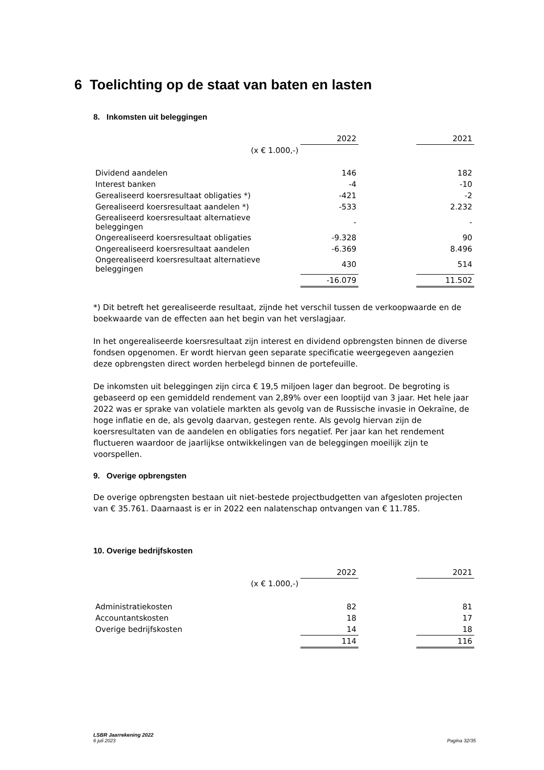6 Toelichting op de staat van baten en lasten
8. Inkomsten uit beleggingen
| | 2022 | | 2021 |
| (x € 1.000,-) | | | |
| Dividend aandelen | 146 | | 182 |
| Interest banken | -4 | | -10 |
| Gerealiseerd koersresultaat obligaties *) | -421 | | -2 |
| Gerealiseerd koersresultaat aandelen *) | -533 | | 2.232 |
| Gerealiseerd koersresultaat alternatieve beleggingen | - | | - |
| Ongerealiseerd koersresultaat obligaties | -9.328 | | 90 |
| Ongerealiseerd koersresultaat aandelen | -6.369 | | 8.496 |
| Ongerealiseerd koersresultaat alternatieve beleggingen | 430 | | 514 |
| | -16.079 | | 11.502 |
*) Dit betreft het gerealiseerde resultaat, zijnde het verschil tussen de verkoopwaarde en de boekwaarde van de effecten aan het begin van het verslagjaar.
In het ongerealiseerde koersresultaat zijn interest en dividend opbrengsten binnen de diverse fondsen opgenomen. Er wordt hiervan geen separate specificatie weergegeven aangezien deze opbrengsten direct worden herbelegd binnen de portefeuille.
De inkomsten uit beleggingen zijn circa € 19,5 miljoen lager dan begroot. De begroting is gebaseerd op een gemiddeld rendement van 2,89% over een looptijd van 3 jaar. Het hele jaar 2022 was er sprake van volatiele markten als gevolg van de Russische invasie in Oekraïne, de hoge inflatie en de, als gevolg daarvan, gestegen rente. Als gevolg hiervan zijn de koersresultaten van de aandelen en obligaties fors negatief. Per jaar kan het rendement fluctueren waardoor de jaarlijkse ontwikkelingen van de beleggingen moeilijk zijn te voorspellen.
9. Overige opbrengsten
De overige opbrengsten bestaan uit niet-bestede projectbudgetten van afgesloten projecten van € 35.761. Daarnaast is er in 2022 een nalatenschap ontvangen van € 11.785.
10. Overige bedrijfskosten
| | 2022 | | 2021 |
| (x € 1.000,-) | | | |
| Administratiekosten | 82 | | 81 |
| Accountantskosten | 18 | | 17 |
| Overige bedrijfskosten | 14 | | 18 |
| | 114 | | 116 |
LSBR Jaarrekening 2022
6 juli 2023 Pagina 32/35